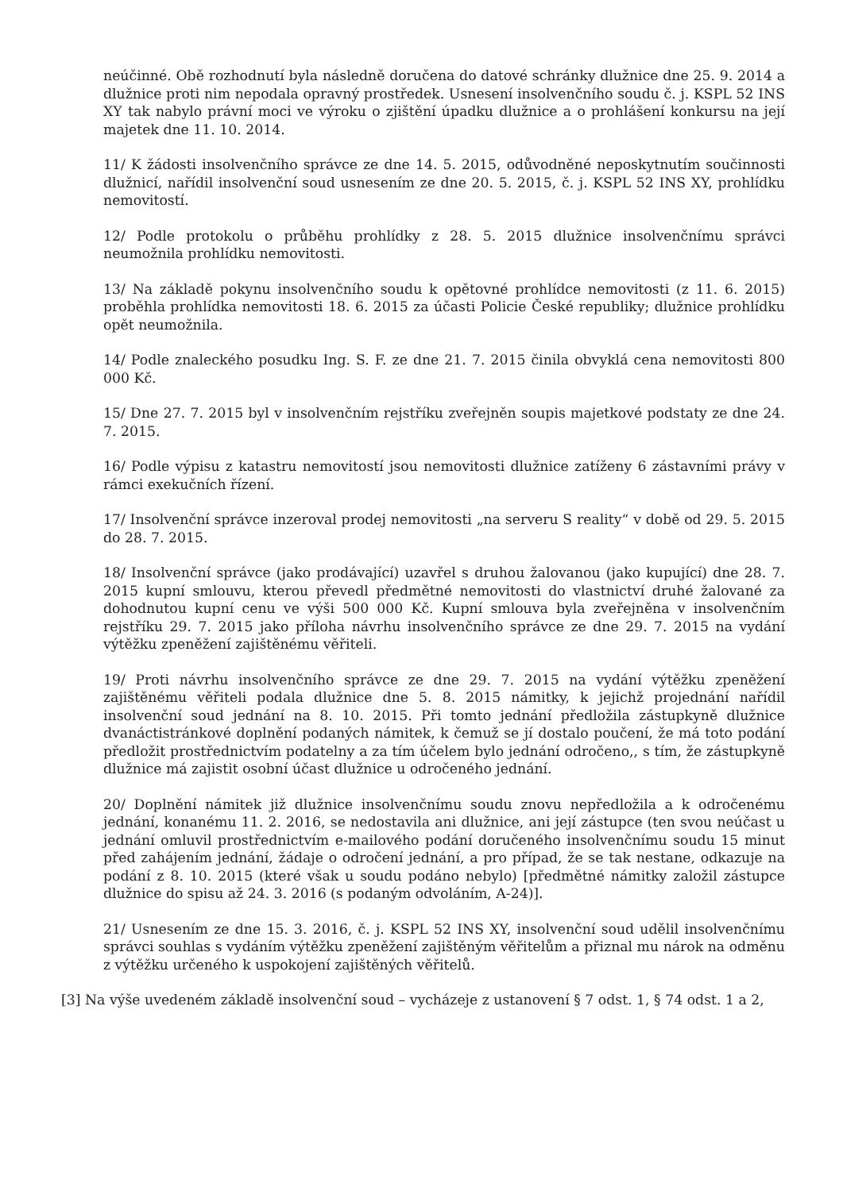neúčinné. Obě rozhodnutí byla následně doručena do datové schránky dlužnice dne 25. 9. 2014 a dlužnice proti nim nepodala opravný prostředek. Usnesení insolvenčního soudu č. j. KSPL 52 INS XY tak nabylo právní moci ve výroku o zjištění úpadku dlužnice a o prohlášení konkursu na její majetek dne 11. 10. 2014.
11/ K žádosti insolvenčního správce ze dne 14. 5. 2015, odůvodněné neposkytnutím součinnosti dlužnicí, nařídil insolvenční soud usnesením ze dne 20. 5. 2015, č. j. KSPL 52 INS XY, prohlídku nemovitostí.
12/ Podle protokolu o průběhu prohlídky z 28. 5. 2015 dlužnice insolvenčnímu správci neumožnila prohlídku nemovitosti.
13/ Na základě pokynu insolvenčního soudu k opětovné prohlídce nemovitosti (z 11. 6. 2015) proběhla prohlídka nemovitosti 18. 6. 2015 za účasti Policie České republiky; dlužnice prohlídku opět neumožnila.
14/ Podle znaleckého posudku Ing. S. F. ze dne 21. 7. 2015 činila obvyklá cena nemovitosti 800 000 Kč.
15/ Dne 27. 7. 2015 byl v insolvenčním rejstříku zveřejněn soupis majetkové podstaty ze dne 24. 7. 2015.
16/ Podle výpisu z katastru nemovitostí jsou nemovitosti dlužnice zatíženy 6 zástavními právy v rámci exekučních řízení.
17/ Insolvenční správce inzeroval prodej nemovitosti „na serveru S reality“ v době od 29. 5. 2015 do 28. 7. 2015.
18/ Insolvenční správce (jako prodávající) uzavřel s druhou žalovanou (jako kupující) dne 28. 7. 2015 kupní smlouvu, kterou převedl předmětné nemovitosti do vlastnictví druhé žalované za dohodnutou kupní cenu ve výši 500 000 Kč. Kupní smlouva byla zveřejněna v insolvenčním rejstříku 29. 7. 2015 jako příloha návrhu insolvenčního správce ze dne 29. 7. 2015 na vydání výtěžku zpeněžení zajištěnému věřiteli.
19/ Proti návrhu insolvenčního správce ze dne 29. 7. 2015 na vydání výtěžku zpeněžení zajištěnému věřiteli podala dlužnice dne 5. 8. 2015 námitky, k jejichž projednání nařídil insolvenční soud jednání na 8. 10. 2015. Při tomto jednání předložila zástupkyně dlužnice dvanáctistránkové doplnění podaných námitek, k čemuž se jí dostalo poučení, že má toto podání předložit prostřednictvím podatelny a za tím účelem bylo jednání odročeno,, s tím, že zástupkyně dlužnice má zajistit osobní účast dlužnice u odročeného jednání.
20/ Doplnění námitek již dlužnice insolvenčnímu soudu znovu nepředložila a k odročenému jednání, konanému 11. 2. 2016, se nedostavila ani dlužnice, ani její zástupce (ten svou neúčast u jednání omluvil prostřednictvím e-mailového podání doručeného insolvenčnímu soudu 15 minut před zahájením jednání, žádaje o odročení jednání, a pro případ, že se tak nestane, odkazuje na podání z 8. 10. 2015 (které však u soudu podáno nebylo) [předmětné námitky založil zástupce dlužnice do spisu až 24. 3. 2016 (s podaným odvoláním, A-24)].
21/ Usnesením ze dne 15. 3. 2016, č. j. KSPL 52 INS XY, insolvenční soud udělil insolvenčnímu správci souhlas s vydáním výtěžku zpeněžení zajištěným věřitelům a přiznal mu nárok na odměnu z výtěžku určeného k uspokojení zajištěných věřitelů.
[3] Na výše uvedeném základě insolvenční soud – vycházeje z ustanovení § 7 odst. 1, § 74 odst. 1 a 2,